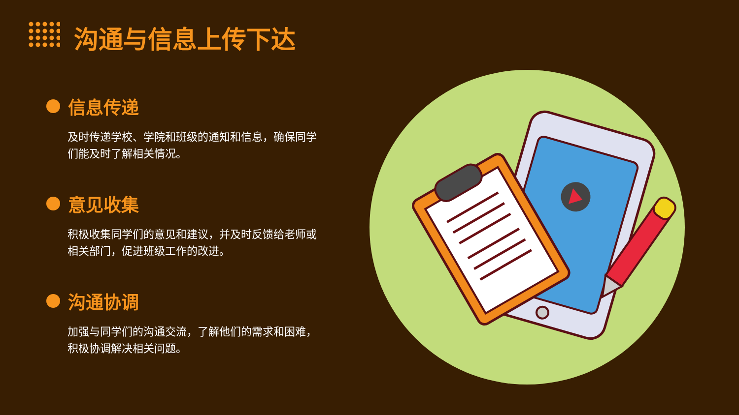沟通与信息上传下达
信息传递
及时传递学校、学院和班级的通知和信息，确保同学们能及时了解相关情况。
意见收集
积极收集同学们的意见和建议，并及时反馈给老师或相关部门，促进班级工作的改进。
沟通协调
加强与同学们的沟通交流，了解他们的需求和困难，积极协调解决相关问题。